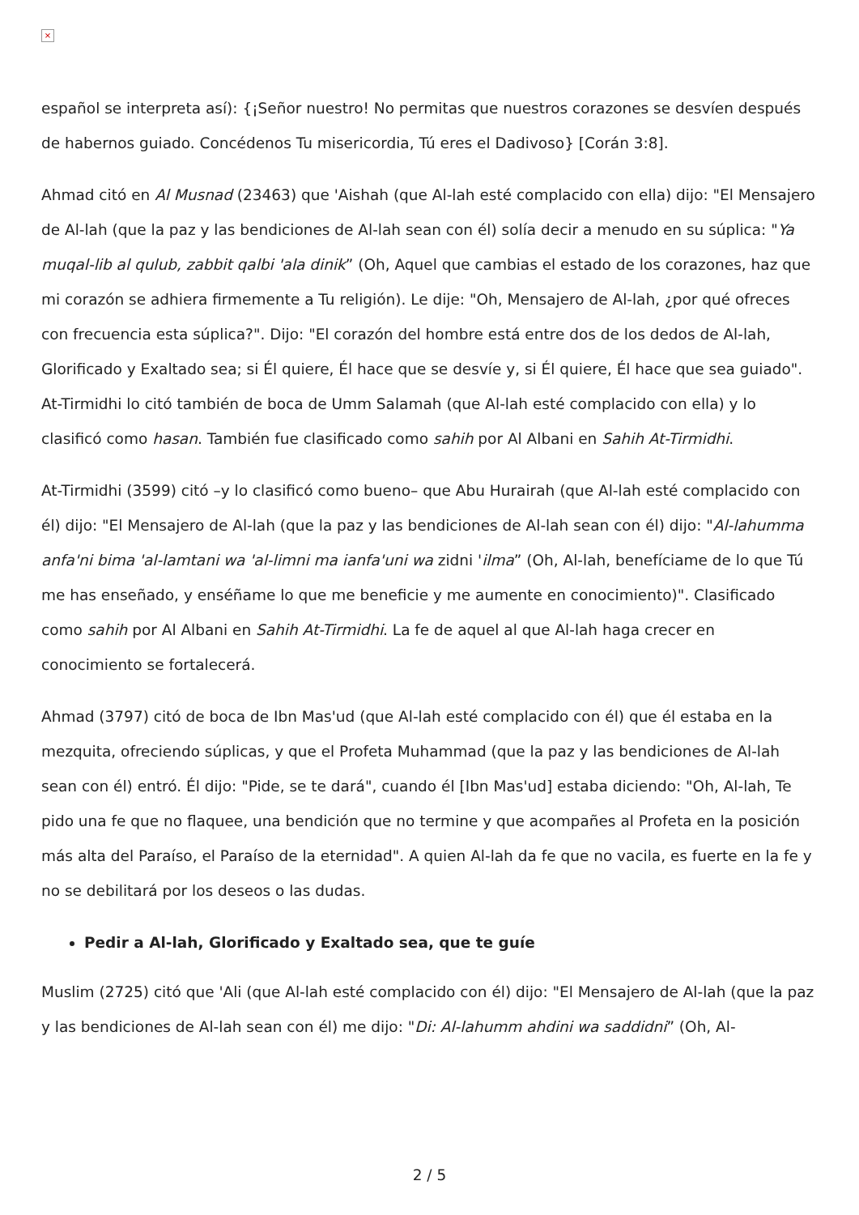×
español se interpreta así): {¡Señor nuestro! No permitas que nuestros corazones se desvíen después de habernos guiado. Concédenos Tu misericordia, Tú eres el Dadivoso} [Corán 3:8].
Ahmad citó en Al Musnad (23463) que 'Aishah (que Al-lah esté complacido con ella) dijo: "El Mensajero de Al-lah (que la paz y las bendiciones de Al-lah sean con él) solía decir a menudo en su súplica: "Ya muqal-lib al qulub, zabbit qalbi 'ala dinik” (Oh, Aquel que cambias el estado de los corazones, haz que mi corazón se adhiera firmemente a Tu religión). Le dije: "Oh, Mensajero de Al-lah, ¿por qué ofreces con frecuencia esta súplica?". Dijo: "El corazón del hombre está entre dos de los dedos de Al-lah, Glorificado y Exaltado sea; si Él quiere, Él hace que se desvíe y, si Él quiere, Él hace que sea guiado". At-Tirmidhi lo citó también de boca de Umm Salamah (que Al-lah esté complacido con ella) y lo clasificó como hasan. También fue clasificado como sahih por Al Albani en Sahih At-Tirmidhi.
At-Tirmidhi (3599) citó –y lo clasificó como bueno– que Abu Hurairah (que Al-lah esté complacido con él) dijo: "El Mensajero de Al-lah (que la paz y las bendiciones de Al-lah sean con él) dijo: "Al-lahumma anfa'ni bima 'al-lamtani wa 'al-limni ma ianfa'uni wa zidni 'ilma” (Oh, Al-lah, benefíciame de lo que Tú me has enseñado, y enséñame lo que me beneficie y me aumente en conocimiento)". Clasificado como sahih por Al Albani en Sahih At-Tirmidhi. La fe de aquel al que Al-lah haga crecer en conocimiento se fortalecerá.
Ahmad (3797) citó de boca de Ibn Mas'ud (que Al-lah esté complacido con él) que él estaba en la mezquita, ofreciendo súplicas, y que el Profeta Muhammad (que la paz y las bendiciones de Al-lah sean con él) entró. Él dijo: "Pide, se te dará", cuando él [Ibn Mas'ud] estaba diciendo: "Oh, Al-lah, Te pido una fe que no flaquee, una bendición que no termine y que acompañes al Profeta en la posición más alta del Paraíso, el Paraíso de la eternidad". A quien Al-lah da fe que no vacila, es fuerte en la fe y no se debilitará por los deseos o las dudas.
Pedir a Al-lah, Glorificado y Exaltado sea, que te guíe
Muslim (2725) citó que 'Ali (que Al-lah esté complacido con él) dijo: "El Mensajero de Al-lah (que la paz y las bendiciones de Al-lah sean con él) me dijo: "Di: Al-lahumm ahdini wa saddidni” (Oh, Al-
2 / 5